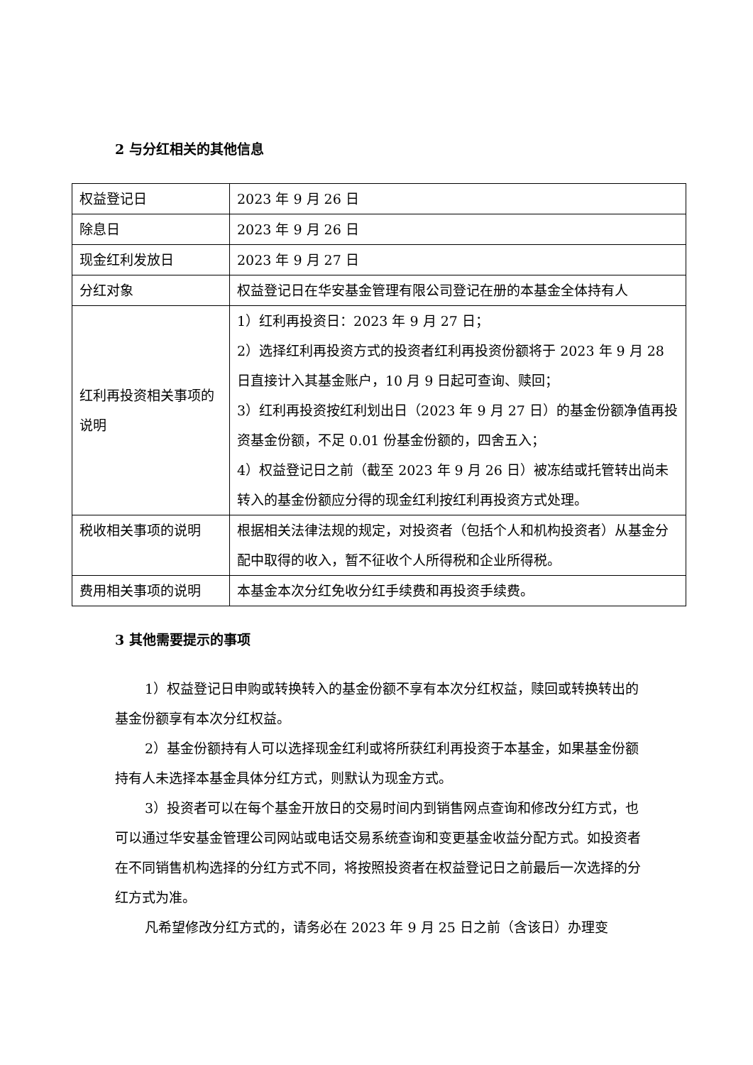2 与分红相关的其他信息
| 权益登记日 | 2023 年 9 月 26 日 |
| 除息日 | 2023 年 9 月 26 日 |
| 现金红利发放日 | 2023 年 9 月 27 日 |
| 分红对象 | 权益登记日在华安基金管理有限公司登记在册的本基金全体持有人 |
| 红利再投资相关事项的说明 | 1）红利再投资日：2023 年 9 月 27 日； 2）选择红利再投资方式的投资者红利再投资份额将于 2023 年 9 月 28 日直接计入其基金账户，10 月 9 日起可查询、赎回； 3）红利再投资按红利划出日（2023 年 9 月 27 日）的基金份额净值再投资基金份额，不足 0.01 份基金份额的，四舍五入； 4）权益登记日之前（截至 2023 年 9 月 26 日）被冻结或托管转出尚未转入的基金份额应分得的现金红利按红利再投资方式处理。 |
| 税收相关事项的说明 | 根据相关法律法规的规定，对投资者（包括个人和机构投资者）从基金分配中取得的收入，暂不征收个人所得税和企业所得税。 |
| 费用相关事项的说明 | 本基金本次分红免收分红手续费和再投资手续费。 |
3 其他需要提示的事项
1）权益登记日申购或转换转入的基金份额不享有本次分红权益，赎回或转换转出的基金份额享有本次分红权益。
2）基金份额持有人可以选择现金红利或将所获红利再投资于本基金，如果基金份额持有人未选择本基金具体分红方式，则默认为现金方式。
3）投资者可以在每个基金开放日的交易时间内到销售网点查询和修改分红方式，也可以通过华安基金管理公司网站或电话交易系统查询和变更基金收益分配方式。如投资者在不同销售机构选择的分红方式不同，将按照投资者在权益登记日之前最后一次选择的分红方式为准。
凡希望修改分红方式的，请务必在 2023 年 9 月 25 日之前（含该日）办理变